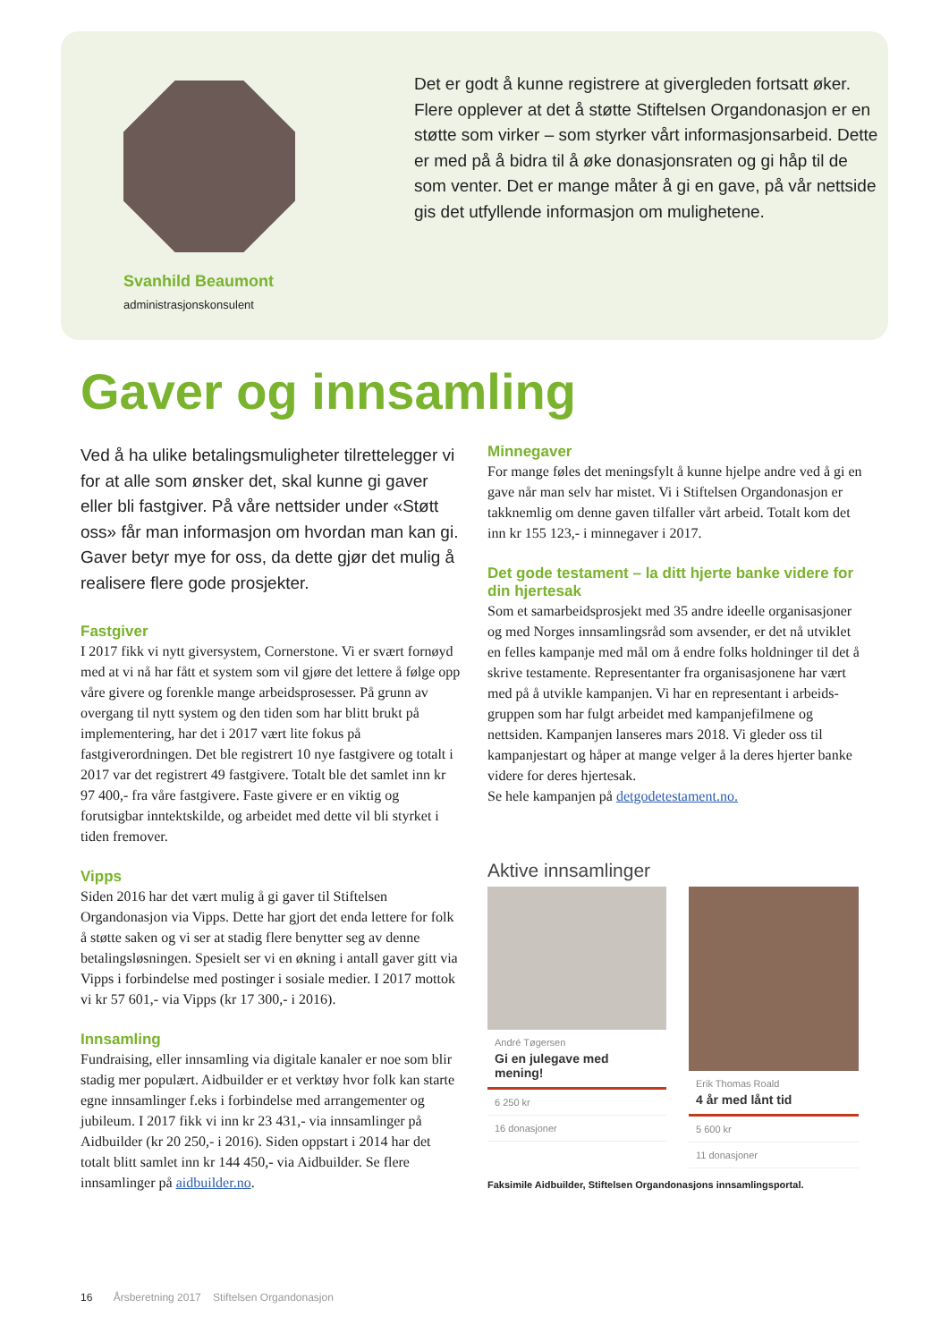Svanhild Beaumont
administrasjonskonsulent
Det er godt å kunne registrere at givergleden fortsatt øker. Flere opplever at det å støtte Stiftelsen Organdonasjon er en støtte som virker – som styrker vårt informasjonsarbeid. Dette er med på å bidra til å øke donasjonsraten og gi håp til de som venter. Det er mange måter å gi en gave, på vår nettside gis det utfyllende informasjon om mulighetene.
Gaver og innsamling
Ved å ha ulike betalingsmuligheter tilrettelegger vi for at alle som ønsker det, skal kunne gi gaver eller bli fastgiver. På våre nettsider under «Støtt oss» får man informasjon om hvordan man kan gi. Gaver betyr mye for oss, da dette gjør det mulig å realisere flere gode prosjekter.
Fastgiver
I 2017 fikk vi nytt giversystem, Cornerstone. Vi er svært fornøyd med at vi nå har fått et system som vil gjøre det lettere å følge opp våre givere og forenkle mange arbeidsprosesser. På grunn av overgang til nytt system og den tiden som har blitt brukt på implementering, har det i 2017 vært lite fokus på fastgiverordningen. Det ble registrert 10 nye fastgivere og totalt i 2017 var det registrert 49 fastgivere. Totalt ble det samlet inn kr 97 400,- fra våre fastgivere. Faste givere er en viktig og forutsigbar inntektskilde, og arbeidet med dette vil bli styrket i tiden fremover.
Vipps
Siden 2016 har det vært mulig å gi gaver til Stiftelsen Organdonasjon via Vipps. Dette har gjort det enda lettere for folk å støtte saken og vi ser at stadig flere benytter seg av denne betalingsløsningen. Spesielt ser vi en økning i antall gaver gitt via Vipps i forbindelse med postinger i sosiale medier. I 2017 mottok vi kr 57 601,- via Vipps (kr 17 300,- i 2016).
Innsamling
Fundraising, eller innsamling via digitale kanaler er noe som blir stadig mer populært. Aidbuilder er et verktøy hvor folk kan starte egne innsamlinger f.eks i forbind­else med arrangementer og jubileum. I 2017 fikk vi inn kr 23 431,- via innsamlinger på Aidbuilder (kr 20 250,- i 2016). Siden oppstart i 2014 har det totalt blitt samlet inn kr 144 450,- via Aidbuilder. Se flere innsamlinger på aidbuilder.no.
Minnegaver
For mange føles det meningsfylt å kunne hjelpe andre ved å gi en gave når man selv har mistet. Vi i Stiftelsen Organdonasjon er takknemlig om denne gaven tilfaller vårt arbeid. Totalt kom det inn kr 155 123,- i minnegaver i 2017.
Det gode testament – la ditt hjerte banke videre for din hjertesak
Som et samarbeidsprosjekt med 35 andre ideelle organi­sasjoner og med Norges innsamlingsråd som avsender, er det nå utviklet en felles kampanje med mål om å endre folks holdninger til det å skrive testamente. Representanter fra organisasjonene har vært med på å utvikle kampanjen. Vi har en representant i arbeids­gruppen som har fulgt arbeidet med kampanjefilmene og nettsiden. Kampanjen lanseres mars 2018. Vi gleder oss til kampanjestart og håper at mange velger å la deres hjerter banke videre for deres hjertesak.
Se hele kampanjen på detgodetestament.no.
Aktive innsamlinger
André Tøgersen
Gi en julegave med mening!
6 250 kr
16 donasjoner
Erik Thomas Roald
4 år med lånt tid
5 600 kr
11 donasjoner
Faksimile Aidbuilder, Stiftelsen Organdonasjons innsamlingsportal.
16 Årsberetning 2017 Stiftelsen Organdonasjon